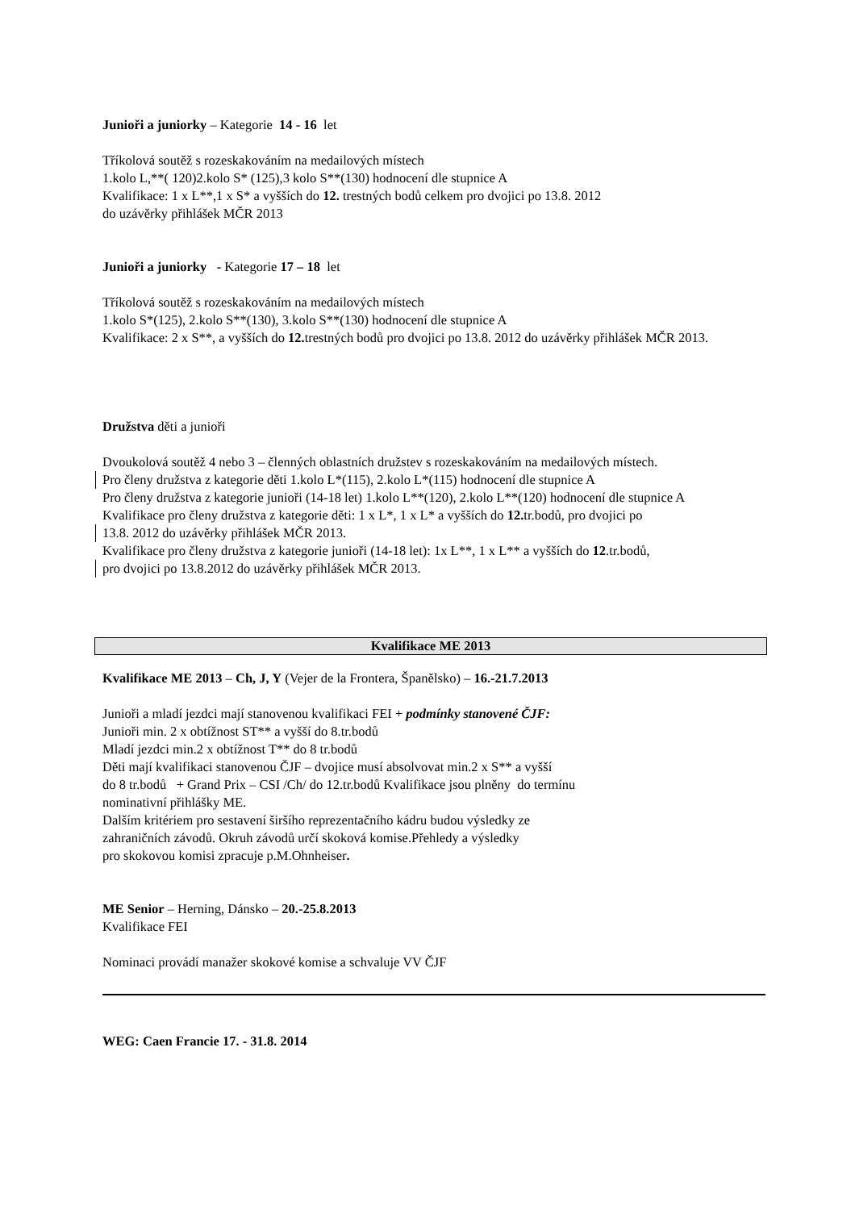Junioři a juniorky – Kategorie 14 - 16 let
Tříkolová soutěž s rozeskakováním na medailových místech
1.kolo L,**( 120)2.kolo S* (125),3 kolo S**(130) hodnocení dle stupnice A
Kvalifikace: 1 x L**,1 x S* a vyšších do 12. trestných bodů celkem pro dvojici po 13.8. 2012
do uzávěrky přihlášek MČR 2013
Junioři a juniorky - Kategorie 17 – 18 let
Tříkolová soutěž s rozeskakováním na medailových místech
1.kolo S*(125), 2.kolo S**(130), 3.kolo S**(130) hodnocení dle stupnice A
Kvalifikace: 2 x S**, a vyšších do 12. trestných bodů pro dvojici po 13.8. 2012 do uzávěrky přihlášek MČR 2013.
Družstva děti a junioři
Dvoukolová soutěž 4 nebo 3 – členných oblastních družstev s rozeskakováním na medailových místech.
Pro členy družstva z kategorie děti 1.kolo L*(115), 2.kolo L*(115) hodnocení dle stupnice A
Pro členy družstva z kategorie junioři (14-18 let) 1.kolo L**(120), 2.kolo L**(120) hodnocení dle stupnice A
Kvalifikace pro členy družstva z kategorie děti: 1 x L*, 1 x L* a vyšších do 12. tr.bodů, pro dvojici po
13.8. 2012 do uzávěrky přihlášek MČR 2013.
Kvalifikace pro členy družstva z kategorie junioři (14-18 let): 1x L**, 1 x L** a vyšších do 12.tr.bodů,
pro dvojici po 13.8.2012 do uzávěrky přihlášek MČR 2013.
Kvalifikace ME 2013
Kvalifikace ME 2013 – Ch, J, Y (Vejer de la Frontera, Španělsko) – 16.-21.7.2013
Junioři a mladí jezdci mají stanovenou kvalifikaci FEI + podmínky stanovené ČJF:
Junioři min. 2 x obtížnost ST** a vyšší do 8.tr.bodů
Mladí jezdci min.2 x obtížnost T** do 8 tr.bodů
Děti mají kvalifikaci stanovenou ČJF – dvojice musí absolvovat min.2 x S** a vyšší
do 8 tr.bodů + Grand Prix – CSI /Ch/ do 12.tr.bodů Kvalifikace jsou plněny do termínu
nominativní přihlášky ME.
Dalším kritériem pro sestavení širšího reprezentačního kádru budou výsledky ze
zahraničních závodů. Okruh závodů určí skoková komise.Přehledy a výsledky
pro skokovou komisi zpracuje p.M.Ohnheiser.
ME Senior – Herning, Dánsko – 20.-25.8.2013
Kvalifikace FEI
Nominaci provádí manažer skokové komise a schvaluje VV ČJF
WEG: Caen Francie 17. - 31.8. 2014